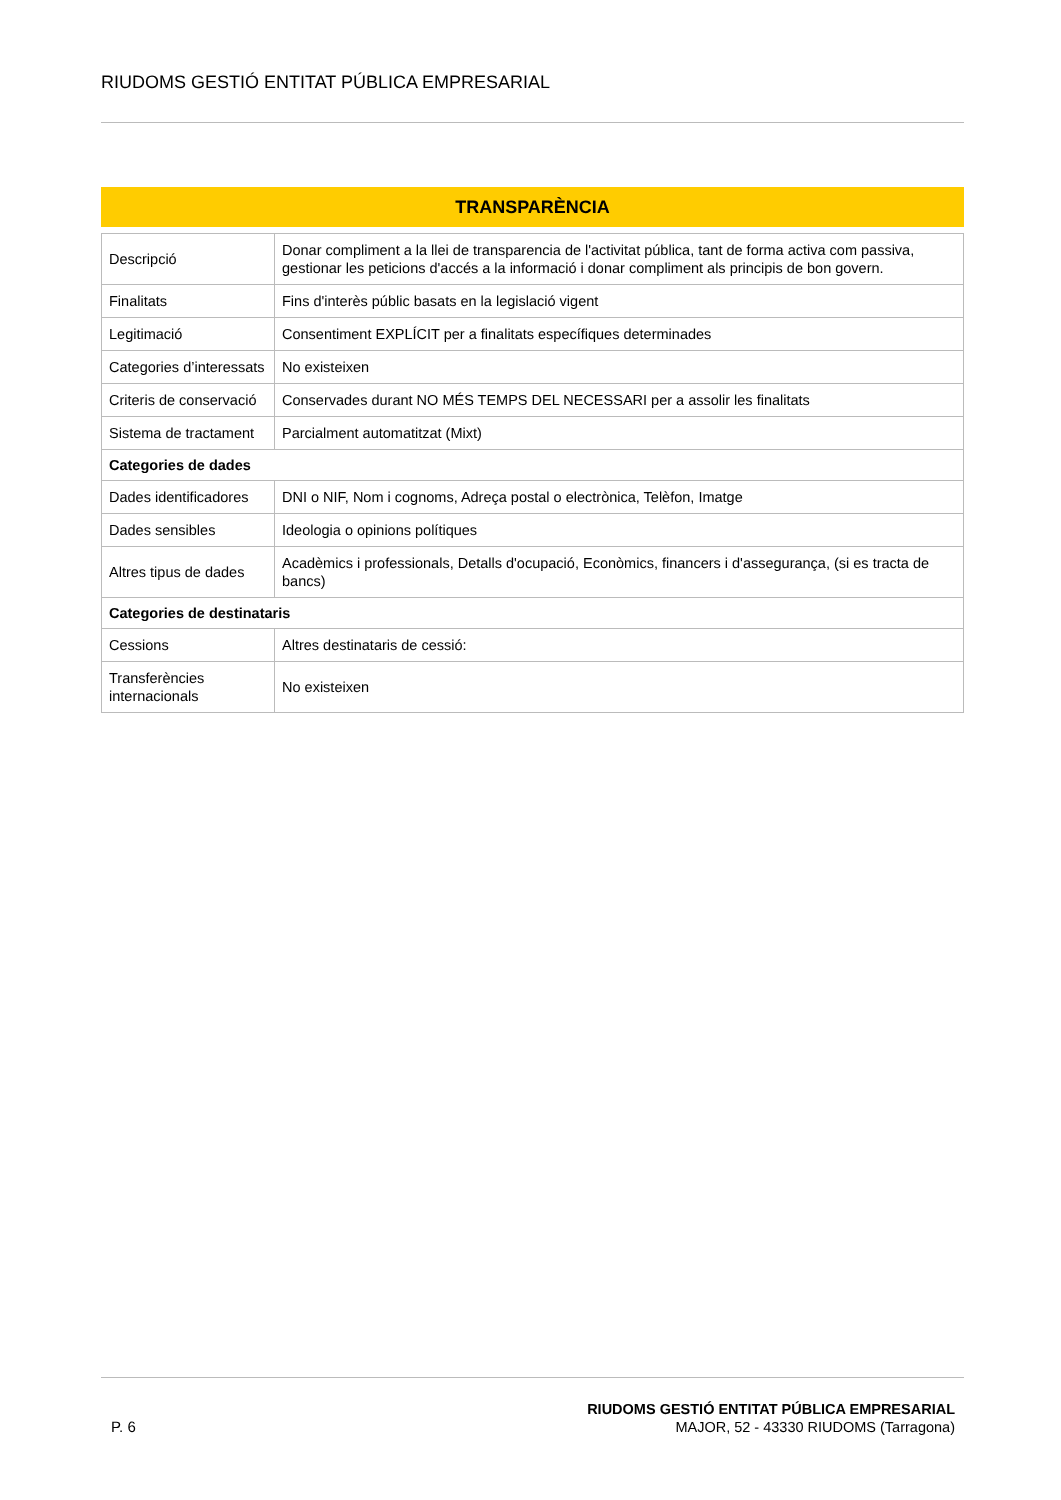RIUDOMS GESTIÓ ENTITAT PÚBLICA EMPRESARIAL
TRANSPARÈNCIA
| Descripció | Donar compliment a la llei de transparencia de l'activitat pública, tant de forma activa com passiva, gestionar les peticions d'accés a la informació i donar compliment als principis de bon govern. |
| Finalitats | Fins d'interès públic basats en la legislació vigent |
| Legitimació | Consentiment EXPLÍCIT per a finalitats específiques determinades |
| Categories d’interessats | No existeixen |
| Criteris de conservació | Conservades durant NO MÉS TEMPS DEL NECESSARI per a assolir les finalitats |
| Sistema de tractament | Parcialment automatitzat (Mixt) |
| Categories de dades | |
| Dades identificadores | DNI o NIF, Nom i cognoms, Adreça postal o electrònica, Telèfon, Imatge |
| Dades sensibles | Ideologia o opinions polítiques |
| Altres tipus de dades | Acadèmics i professionals, Detalls d'ocupació, Econòmics, financers i d'assegurança, (si es tracta de bancs) |
| Categories de destinataris | |
| Cessions | Altres destinataris de cessió: |
| Transferències internacionals | No existeixen |
P. 6
RIUDOMS GESTIÓ ENTITAT PÚBLICA EMPRESARIAL
MAJOR, 52 - 43330 RIUDOMS (Tarragona)